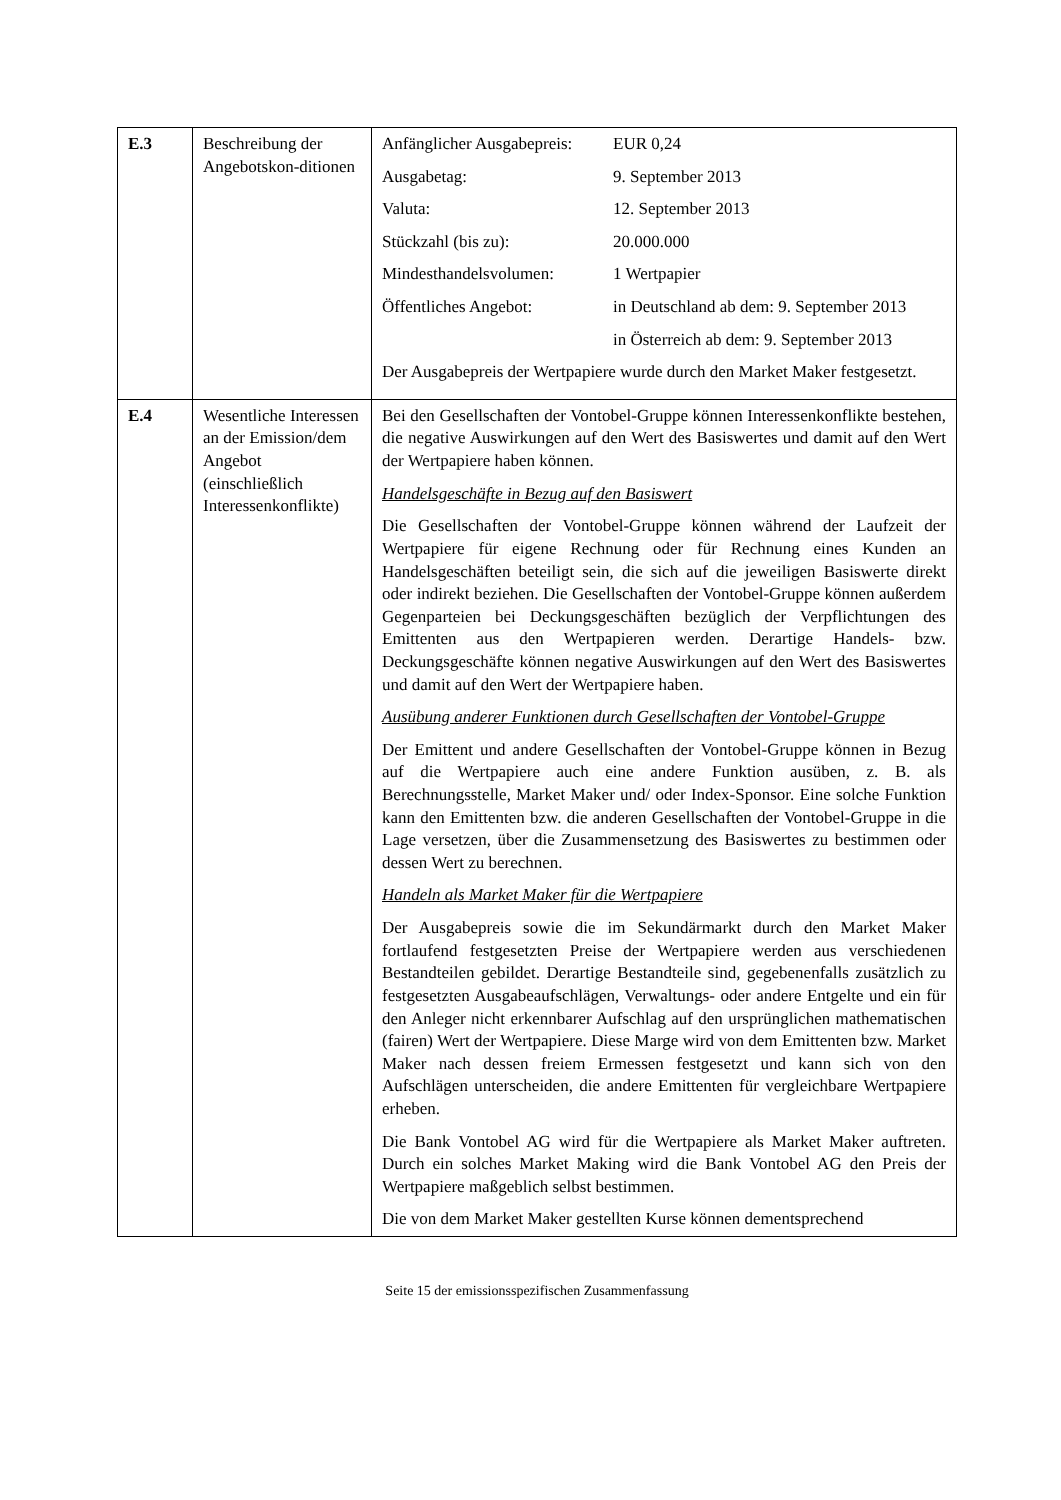| E.3 | Beschreibung der Angebotskon-ditionen | / Anfänglicher Ausgabepreis: / EUR 0,24 / / Ausgabetag: / 9. September 2013 / / Valuta: / 12. September 2013 / / Stückzahl (bis zu): / 20.000.000 / / Mindesthandelsvolumen: / 1 Wertpapier / / Öffentliches Angebot: / in Deutschland ab dem: 9. September 2013 / / / in Österreich ab dem: 9. September 2013 / Der Ausgabepreis der Wertpapiere wurde durch den Market Maker festgesetzt. |
| E.4 | Wesentliche Interessen an der Emission/dem Angebot (einschließlich Interessenkonflikte) | Bei den Gesellschaften der Vontobel-Gruppe können Interessenkonflikte bestehen, die negative Auswirkungen auf den Wert des Basiswertes und damit auf den Wert der Wertpapiere haben können. Handelsgeschäfte in Bezug auf den Basiswert Die Gesellschaften der Vontobel-Gruppe können während der Laufzeit der Wertpapiere für eigene Rechnung oder für Rechnung eines Kunden an Handelsgeschäften beteiligt sein, die sich auf die jeweiligen Basiswerte direkt oder indirekt beziehen. Die Gesellschaften der Vontobel-Gruppe können außerdem Gegenparteien bei Deckungsgeschäften bezüglich der Verpflichtungen des Emittenten aus den Wertpapieren werden. Derartige Handels- bzw. Deckungsgeschäfte können negative Auswirkungen auf den Wert des Basiswertes und damit auf den Wert der Wertpapiere haben. Ausübung anderer Funktionen durch Gesellschaften der Vontobel-Gruppe Der Emittent und andere Gesellschaften der Vontobel-Gruppe können in Bezug auf die Wertpapiere auch eine andere Funktion ausüben, z. B. als Berechnungsstelle, Market Maker und/ oder Index-Sponsor. Eine solche Funktion kann den Emittenten bzw. die anderen Gesellschaften der Vontobel-Gruppe in die Lage versetzen, über die Zusammensetzung des Basiswertes zu bestimmen oder dessen Wert zu berechnen. Handeln als Market Maker für die Wertpapiere Der Ausgabepreis sowie die im Sekundärmarkt durch den Market Maker fortlaufend festgesetzten Preise der Wertpapiere werden aus verschiedenen Bestandteilen gebildet. Derartige Bestandteile sind, gegebenenfalls zusätzlich zu festgesetzten Ausgabeaufschlägen, Verwaltungs- oder andere Entgelte und ein für den Anleger nicht erkennbarer Aufschlag auf den ursprünglichen mathematischen (fairen) Wert der Wertpapiere. Diese Marge wird von dem Emittenten bzw. Market Maker nach dessen freiem Ermessen festgesetzt und kann sich von den Aufschlägen unterscheiden, die andere Emittenten für vergleichbare Wertpapiere erheben. Die Bank Vontobel AG wird für die Wertpapiere als Market Maker auftreten. Durch ein solches Market Making wird die Bank Vontobel AG den Preis der Wertpapiere maßgeblich selbst bestimmen. Die von dem Market Maker gestellten Kurse können dementsprechend |
Seite 15 der emissionsspezifischen Zusammenfassung